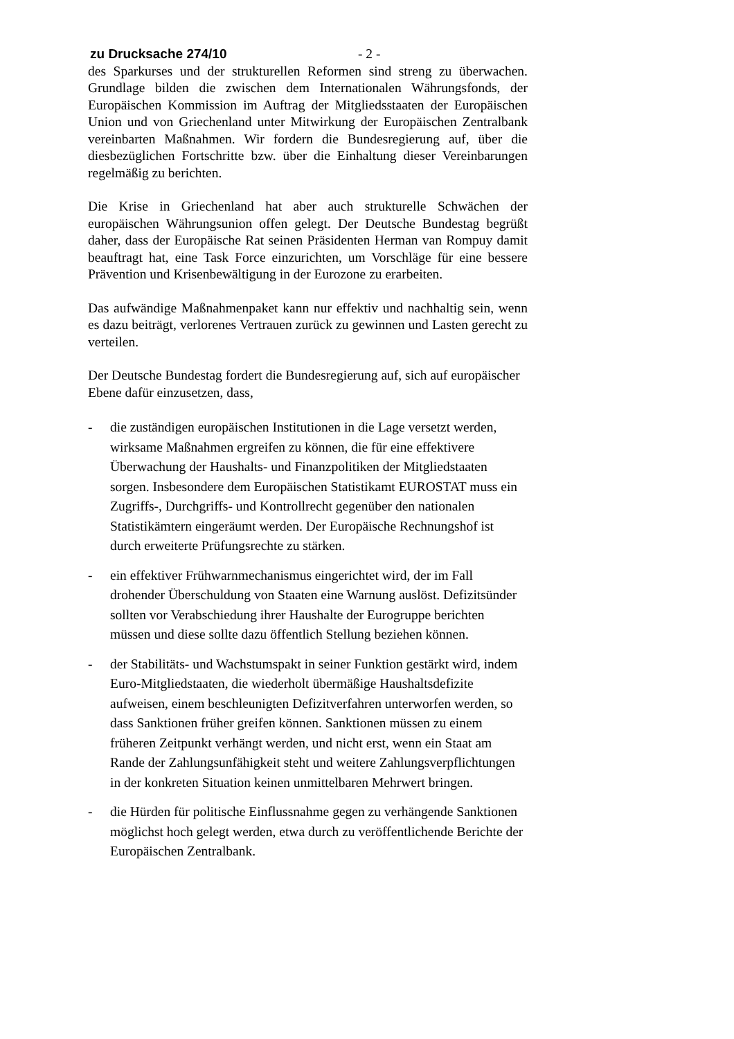zu Drucksache 274/10 - 2 -
des Sparkurses und der strukturellen Reformen sind streng zu überwachen. Grundlage bilden die zwischen dem Internationalen Währungsfonds, der Europäischen Kommission im Auftrag der Mitgliedsstaaten der Europäischen Union und von Griechenland unter Mitwirkung der Europäischen Zentralbank vereinbarten Maßnahmen. Wir fordern die Bundesregierung auf, über die diesbezüglichen Fortschritte bzw. über die Einhaltung dieser Vereinbarungen regelmäßig zu berichten.
Die Krise in Griechenland hat aber auch strukturelle Schwächen der europäischen Währungsunion offen gelegt. Der Deutsche Bundestag begrüßt daher, dass der Europäische Rat seinen Präsidenten Herman van Rompuy damit beauftragt hat, eine Task Force einzurichten, um Vorschläge für eine bessere Prävention und Krisenbewältigung in der Eurozone zu erarbeiten.
Das aufwändige Maßnahmenpaket kann nur effektiv und nachhaltig sein, wenn es dazu beiträgt, verlorenes Vertrauen zurück zu gewinnen und Lasten gerecht zu verteilen.
Der Deutsche Bundestag fordert die Bundesregierung auf, sich auf europäischer Ebene dafür einzusetzen, dass,
- die zuständigen europäischen Institutionen in die Lage versetzt werden, wirksame Maßnahmen ergreifen zu können, die für eine effektivere Überwachung der Haushalts- und Finanzpolitiken der Mitgliedstaaten sorgen. Insbesondere dem Europäischen Statistikamt EUROSTAT muss ein Zugriffs-, Durchgriffs- und Kontrollrecht gegenüber den nationalen Statistikämtern eingeräumt werden. Der Europäische Rechnungshof ist durch erweiterte Prüfungsrechte zu stärken.
- ein effektiver Frühwarnmechanismus eingerichtet wird, der im Fall drohender Überschuldung von Staaten eine Warnung auslöst. Defizitsünder sollten vor Verabschiedung ihrer Haushalte der Eurogruppe berichten müssen und diese sollte dazu öffentlich Stellung beziehen können.
- der Stabilitäts- und Wachstumspakt in seiner Funktion gestärkt wird, indem Euro-Mitgliedstaaten, die wiederholt übermäßige Haushaltsdefizite aufweisen, einem beschleunigten Defizitverfahren unterworfen werden, so dass Sanktionen früher greifen können. Sanktionen müssen zu einem früheren Zeitpunkt verhängt werden, und nicht erst, wenn ein Staat am Rande der Zahlungsunfähigkeit steht und weitere Zahlungsverpflichtungen in der konkreten Situation keinen unmittelbaren Mehrwert bringen.
- die Hürden für politische Einflussnahme gegen zu verhängende Sanktionen möglichst hoch gelegt werden, etwa durch zu veröffentlichende Berichte der Europäischen Zentralbank.